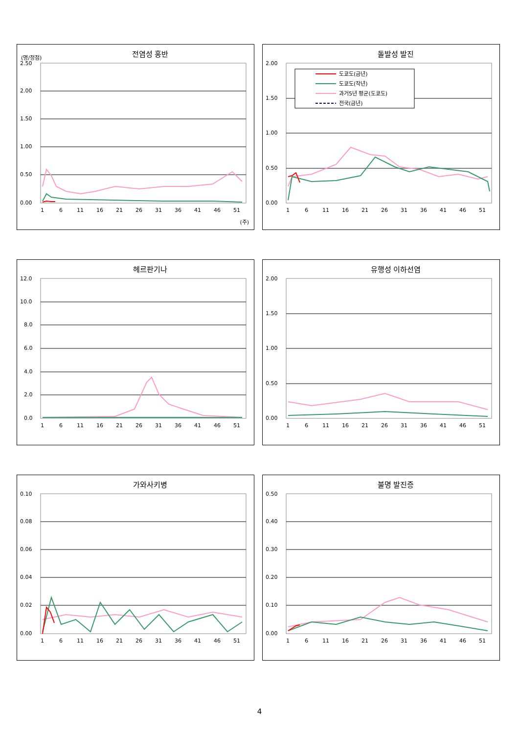전염성 홍반
(명/정점)
2.50
2.00
1.50
1.00
0.50
0.00
1
6
11
16
21
26
31
36
41
46
51
(주)
돌발성 발진
2.00
1.50
1.00
0.50
0.00
도쿄도(금년)
도쿄도(작년)
과거5년 평균(도쿄도)
전국(금년)
1
6
11
16
21
26
31
36
41
46
51
헤르판기나
12.0
10.0
8.0
6.0
4.0
2.0
0.0
1
6
11
16
21
26
31
36
41
46
51
유행성 이하선염
2.00
1.50
1.00
0.50
0.00
1
6
11
16
21
26
31
36
41
46
51
가와사키병
0.10
0.08
0.06
0.04
0.02
0.00
1
6
11
16
21
26
31
36
41
46
51
불명 발진증
0.50
0.40
0.30
0.20
0.10
0.00
1
6
11
16
21
26
31
36
41
46
51
4